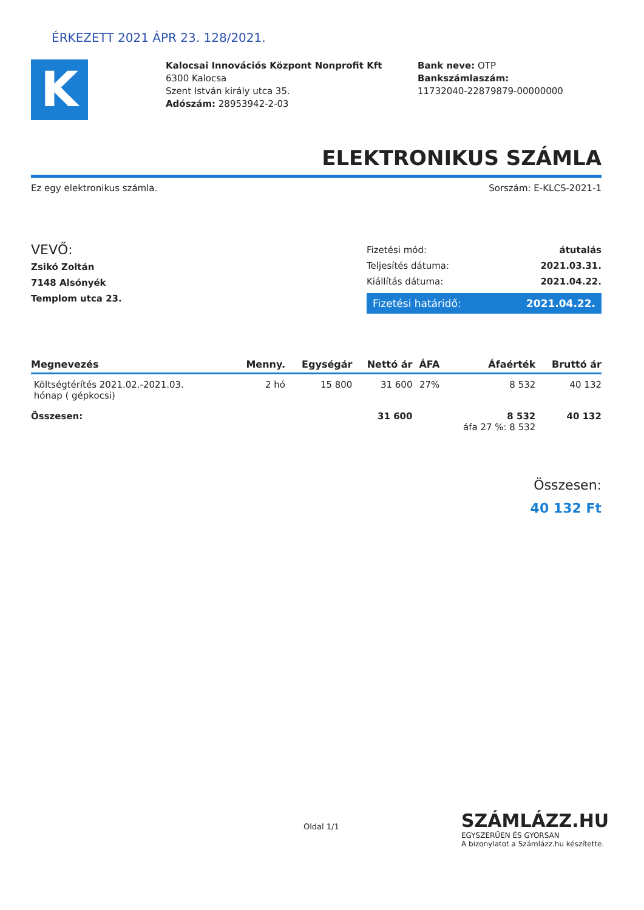ÉRKEZETT 2021 ÁPR 23. 128/2021.
K
Kalocsai Innovációs Központ Nonprofit Kft
6300 Kalocsa
Szent István király utca 35.
Adószám: 28953942-2-03
Bank neve: OTP
Bankszámlaszám:
11732040-22879879-00000000
ELEKTRONIKUS SZÁMLA
Ez egy elektronikus számla. Sorszám: E-KLCS-2021-1
VEVŐ:
Zsikó Zoltán
7148 Alsónyék
Templom utca 23.
Fizetési mód: átutalás
Teljesítés dátuma: 2021.03.31.
Kiállítás dátuma: 2021.04.22.
Fizetési határidő: 2021.04.22.
| Megnevezés | Menny. | Egységár | Nettó ár | ÁFA | Áfaérték | Bruttó ár |
| --- | --- | --- | --- | --- | --- | --- |
| Költségtérítés 2021.02.-2021.03. hónap ( gépkocsi) | 2 hó | 15 800 | 31 600 | 27% | 8 532 | 40 132 |
| Összesen: | | | 31 600 | | 8 532 áfa 27 %: 8 532 | 40 132 |
Összesen:
40 132 Ft
Oldal 1/1
SZÁMLÁZZ.HU
EGYSZERŰEN ÉS GYORSAN
A bizonylatot a Számlázz.hu készítette.